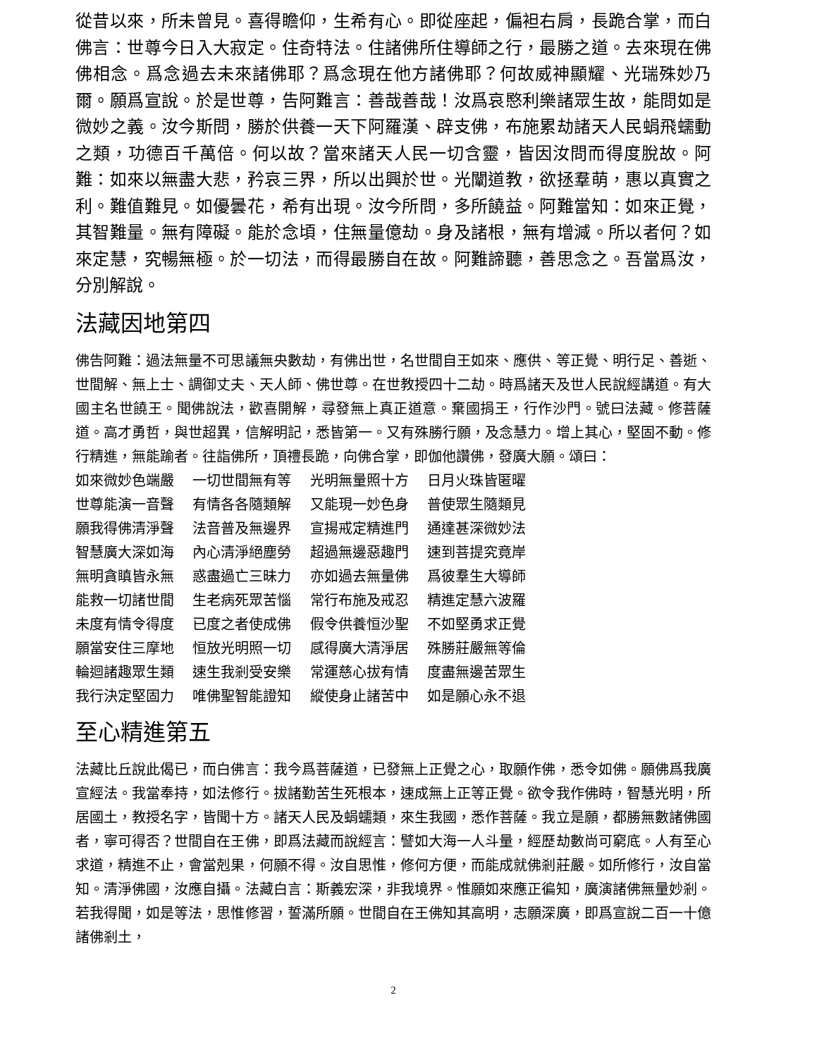從昔以來，所未曾見。喜得瞻仰，生希有心。即從座起，偏袒右肩，長跪合掌，而白佛言：世尊今日入大寂定。住奇特法。住諸佛所住導師之行，最勝之道。去來現在佛佛相念。爲念過去未來諸佛耶？爲念現在他方諸佛耶？何故威神顯耀、光瑞殊妙乃爾。願爲宣說。於是世尊，告阿難言：善哉善哉！汝爲哀愍利樂諸眾生故，能問如是微妙之義。汝今斯問，勝於供養一天下阿羅漢、辟支佛，布施累劫諸天人民蜎飛蠕動之類，功德百千萬倍。何以故？當來諸天人民一切含靈，皆因汝問而得度脫故。阿難：如來以無盡大悲，矜哀三界，所以出興於世。光闡道教，欲拯羣萌，惠以真實之利。難值難見。如優曇花，希有出現。汝今所問，多所饒益。阿難當知：如來正覺，其智難量。無有障礙。能於念頃，住無量億劫。身及諸根，無有增減。所以者何？如來定慧，究暢無極。於一切法，而得最勝自在故。阿難諦聽，善思念之。吾當爲汝，分別解說。
法藏因地第四
佛告阿難：過法無量不可思議無央數劫，有佛出世，名世間自王如來、應供、等正覺、明行足、善逝、世間解、無上士、調御丈夫、天人師、佛世尊。在世教授四十二劫。時爲諸天及世人民說經講道。有大國主名世饒王。聞佛說法，歡喜開解，尋發無上真正道意。棄國捐王，行作沙門。號曰法藏。修菩薩道。高才勇哲，與世超異，信解明記，悉皆第一。又有殊勝行願，及念慧力。增上其心，堅固不動。修行精進，無能踰者。往詣佛所，頂禮長跪，向佛合掌，即伽他讚佛，發廣大願。頌曰：
如來微妙色端嚴　 一切世間無有等　 光明無量照十方　 日月火珠皆匿曜
世尊能演一音聲　 有情各各隨類解　 又能現一妙色身　 普使眾生隨類見
願我得佛清淨聲　 法音普及無邊界　 宣揚戒定精進門　 通達甚深微妙法
智慧廣大深如海　 內心清淨絕塵勞　 超過無邊惡趣門　 速到菩提究竟岸
無明貪瞋皆永無　 惑盡過亡三昧力　 亦如過去無量佛　 爲彼羣生大導師
能救一切諸世間　 生老病死眾苦惱　 常行布施及戒忍　 精進定慧六波羅
未度有情令得度　 已度之者使成佛　 假令供養恒沙聖　 不如堅勇求正覺
願當安住三摩地　 恒放光明照一切　 感得廣大清淨居　 殊勝莊嚴無等倫
輪迴諸趣眾生類　 速生我剎受安樂　 常運慈心拔有情　 度盡無邊苦眾生
我行決定堅固力　 唯佛聖智能證知　 縱使身止諸苦中　 如是願心永不退
至心精進第五
法藏比丘說此偈已，而白佛言：我今爲菩薩道，已發無上正覺之心，取願作佛，悉令如佛。願佛爲我廣宣經法。我當奉持，如法修行。拔諸勤苦生死根本，速成無上正等正覺。欲令我作佛時，智慧光明，所居國土，教授名字，皆聞十方。諸天人民及蜎蠕類，來生我國，悉作菩薩。我立是願，都勝無數諸佛國者，寧可得否？世間自在王佛，即爲法藏而說經言：譬如大海一人斗量，經歷劫數尚可窮底。人有至心求道，精進不止，會當剋果，何願不得。汝自思惟，修何方便，而能成就佛剎莊嚴。如所修行，汝自當知。清淨佛國，汝應自攝。法藏白言：斯義宏深，非我境界。惟願如來應正徧知，廣演諸佛無量妙剎。若我得聞，如是等法，思惟修習，誓滿所願。世間自在王佛知其高明，志願深廣，即爲宣說二百一十億諸佛剎土，
2